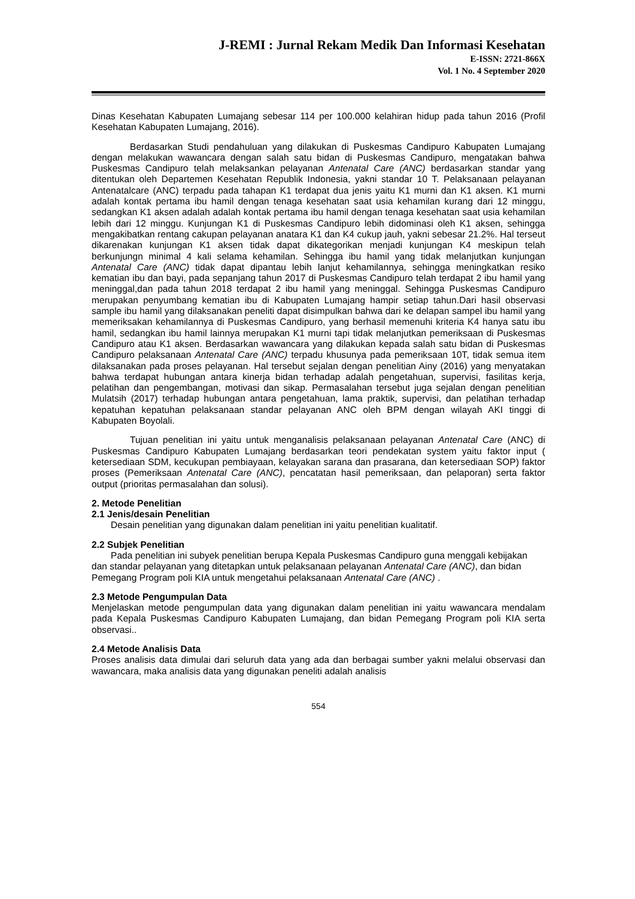J-REMI : Jurnal Rekam Medik Dan Informasi Kesehatan
E-ISSN: 2721-866X
Vol. 1 No. 4 September 2020
Dinas Kesehatan Kabupaten Lumajang sebesar 114 per 100.000 kelahiran hidup pada tahun 2016 (Profil Kesehatan Kabupaten Lumajang, 2016).
Berdasarkan Studi pendahuluan yang dilakukan di Puskesmas Candipuro Kabupaten Lumajang dengan melakukan wawancara dengan salah satu bidan di Puskesmas Candipuro, mengatakan bahwa Puskesmas Candipuro telah melaksankan pelayanan Antenatal Care (ANC) berdasarkan standar yang ditentukan oleh Departemen Kesehatan Republik Indonesia, yakni standar 10 T. Pelaksanaan pelayanan Antenatalcare (ANC) terpadu pada tahapan K1 terdapat dua jenis yaitu K1 murni dan K1 aksen. K1 murni adalah kontak pertama ibu hamil dengan tenaga kesehatan saat usia kehamilan kurang dari 12 minggu, sedangkan K1 aksen adalah adalah kontak pertama ibu hamil dengan tenaga kesehatan saat usia kehamilan lebih dari 12 minggu. Kunjungan K1 di Puskesmas Candipuro lebih didominasi oleh K1 aksen, sehingga mengakibatkan rentang cakupan pelayanan anatara K1 dan K4 cukup jauh, yakni sebesar 21.2%. Hal terseut dikarenakan kunjungan K1 aksen tidak dapat dikategorikan menjadi kunjungan K4 meskipun telah berkunjungn minimal 4 kali selama kehamilan. Sehingga ibu hamil yang tidak melanjutkan kunjungan Antenatal Care (ANC) tidak dapat dipantau lebih lanjut kehamilannya, sehingga meningkatkan resiko kematian ibu dan bayi, pada sepanjang tahun 2017 di Puskesmas Candipuro telah terdapat 2 ibu hamil yang meninggal,dan pada tahun 2018 terdapat 2 ibu hamil yang meninggal. Sehingga Puskesmas Candipuro merupakan penyumbang kematian ibu di Kabupaten Lumajang hampir setiap tahun.Dari hasil observasi sample ibu hamil yang dilaksanakan peneliti dapat disimpulkan bahwa dari ke delapan sampel ibu hamil yang memeriksakan kehamilannya di Puskesmas Candipuro, yang berhasil memenuhi kriteria K4 hanya satu ibu hamil, sedangkan ibu hamil lainnya merupakan K1 murni tapi tidak melanjutkan pemeriksaan di Puskesmas Candipuro atau K1 aksen. Berdasarkan wawancara yang dilakukan kepada salah satu bidan di Puskesmas Candipuro pelaksanaan Antenatal Care (ANC) terpadu khusunya pada pemeriksaan 10T, tidak semua item dilaksanakan pada proses pelayanan. Hal tersebut sejalan dengan penelitian Ainy (2016) yang menyatakan bahwa terdapat hubungan antara kinerja bidan terhadap adalah pengetahuan, supervisi, fasilitas kerja, pelatihan dan pengembangan, motivasi dan sikap. Permasalahan tersebut juga sejalan dengan penelitian Mulatsih (2017) terhadap hubungan antara pengetahuan, lama praktik, supervisi, dan pelatihan terhadap kepatuhan kepatuhan pelaksanaan standar pelayanan ANC oleh BPM dengan wilayah AKI tinggi di Kabupaten Boyolali.
Tujuan penelitian ini yaitu untuk menganalisis pelaksanaan pelayanan Antenatal Care (ANC) di Puskesmas Candipuro Kabupaten Lumajang berdasarkan teori pendekatan system yaitu faktor input ( ketersediaan SDM, kecukupan pembiayaan, kelayakan sarana dan prasarana, dan ketersediaan SOP) faktor proses (Pemeriksaan Antenatal Care (ANC), pencatatan hasil pemeriksaan, dan pelaporan) serta faktor output (prioritas permasalahan dan solusi).
2. Metode Penelitian
2.1 Jenis/desain Penelitian
Desain penelitian yang digunakan dalam penelitian ini yaitu penelitian kualitatif.
2.2 Subjek Penelitian
Pada penelitian ini subyek penelitian berupa Kepala Puskesmas Candipuro guna menggali kebijakan dan standar pelayanan yang ditetapkan untuk pelaksanaan pelayanan Antenatal Care (ANC), dan bidan Pemegang Program poli KIA untuk mengetahui pelaksanaan Antenatal Care (ANC) .
2.3 Metode Pengumpulan Data
Menjelaskan metode pengumpulan data yang digunakan dalam penelitian ini yaitu wawancara mendalam pada Kepala Puskesmas Candipuro Kabupaten Lumajang, dan bidan Pemegang Program poli KIA serta observasi..
2.4 Metode Analisis Data
Proses analisis data dimulai dari seluruh data yang ada dan berbagai sumber yakni melalui observasi dan wawancara, maka analisis data yang digunakan peneliti adalah analisis
554